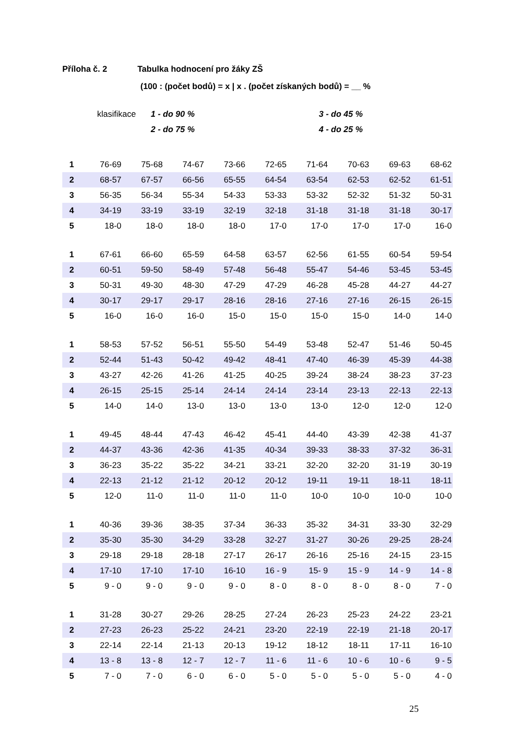Příloha č. 2 Tabulka hodnocení pro žáky ZŠ
(100 : (počet bodů) = x | x . (počet získaných bodů) = __ %
klasifikace
1 - do 90 % 3 - do 45 %
2 - do 75 % 4 - do 25 %
| 1 | 76-69 | 75-68 | 74-67 | 73-66 | 72-65 | 71-64 | 70-63 | 69-63 | 68-62 |
| 2 | 68-57 | 67-57 | 66-56 | 65-55 | 64-54 | 63-54 | 62-53 | 62-52 | 61-51 |
| 3 | 56-35 | 56-34 | 55-34 | 54-33 | 53-33 | 53-32 | 52-32 | 51-32 | 50-31 |
| 4 | 34-19 | 33-19 | 33-19 | 32-19 | 32-18 | 31-18 | 31-18 | 31-18 | 30-17 |
| 5 | 18-0 | 18-0 | 18-0 | 18-0 | 17-0 | 17-0 | 17-0 | 17-0 | 16-0 |
| 1 | 67-61 | 66-60 | 65-59 | 64-58 | 63-57 | 62-56 | 61-55 | 60-54 | 59-54 |
| 2 | 60-51 | 59-50 | 58-49 | 57-48 | 56-48 | 55-47 | 54-46 | 53-45 | 53-45 |
| 3 | 50-31 | 49-30 | 48-30 | 47-29 | 47-29 | 46-28 | 45-28 | 44-27 | 44-27 |
| 4 | 30-17 | 29-17 | 29-17 | 28-16 | 28-16 | 27-16 | 27-16 | 26-15 | 26-15 |
| 5 | 16-0 | 16-0 | 16-0 | 15-0 | 15-0 | 15-0 | 15-0 | 14-0 | 14-0 |
| 1 | 58-53 | 57-52 | 56-51 | 55-50 | 54-49 | 53-48 | 52-47 | 51-46 | 50-45 |
| 2 | 52-44 | 51-43 | 50-42 | 49-42 | 48-41 | 47-40 | 46-39 | 45-39 | 44-38 |
| 3 | 43-27 | 42-26 | 41-26 | 41-25 | 40-25 | 39-24 | 38-24 | 38-23 | 37-23 |
| 4 | 26-15 | 25-15 | 25-14 | 24-14 | 24-14 | 23-14 | 23-13 | 22-13 | 22-13 |
| 5 | 14-0 | 14-0 | 13-0 | 13-0 | 13-0 | 13-0 | 12-0 | 12-0 | 12-0 |
| 1 | 49-45 | 48-44 | 47-43 | 46-42 | 45-41 | 44-40 | 43-39 | 42-38 | 41-37 |
| 2 | 44-37 | 43-36 | 42-36 | 41-35 | 40-34 | 39-33 | 38-33 | 37-32 | 36-31 |
| 3 | 36-23 | 35-22 | 35-22 | 34-21 | 33-21 | 32-20 | 32-20 | 31-19 | 30-19 |
| 4 | 22-13 | 21-12 | 21-12 | 20-12 | 20-12 | 19-11 | 19-11 | 18-11 | 18-11 |
| 5 | 12-0 | 11-0 | 11-0 | 11-0 | 11-0 | 10-0 | 10-0 | 10-0 | 10-0 |
| 1 | 40-36 | 39-36 | 38-35 | 37-34 | 36-33 | 35-32 | 34-31 | 33-30 | 32-29 |
| 2 | 35-30 | 35-30 | 34-29 | 33-28 | 32-27 | 31-27 | 30-26 | 29-25 | 28-24 |
| 3 | 29-18 | 29-18 | 28-18 | 27-17 | 26-17 | 26-16 | 25-16 | 24-15 | 23-15 |
| 4 | 17-10 | 17-10 | 17-10 | 16-10 | 16 - 9 | 15- 9 | 15 - 9 | 14 - 9 | 14 - 8 |
| 5 | 9 - 0 | 9 - 0 | 9 - 0 | 9 - 0 | 8 - 0 | 8 - 0 | 8 - 0 | 8 - 0 | 7 - 0 |
| 1 | 31-28 | 30-27 | 29-26 | 28-25 | 27-24 | 26-23 | 25-23 | 24-22 | 23-21 |
| 2 | 27-23 | 26-23 | 25-22 | 24-21 | 23-20 | 22-19 | 22-19 | 21-18 | 20-17 |
| 3 | 22-14 | 22-14 | 21-13 | 20-13 | 19-12 | 18-12 | 18-11 | 17-11 | 16-10 |
| 4 | 13 - 8 | 13 - 8 | 12 - 7 | 12 - 7 | 11 - 6 | 11 - 6 | 10 - 6 | 10 - 6 | 9 - 5 |
| 5 | 7 - 0 | 7 - 0 | 6 - 0 | 6 - 0 | 5 - 0 | 5 - 0 | 5 - 0 | 5 - 0 | 4 - 0 |
25